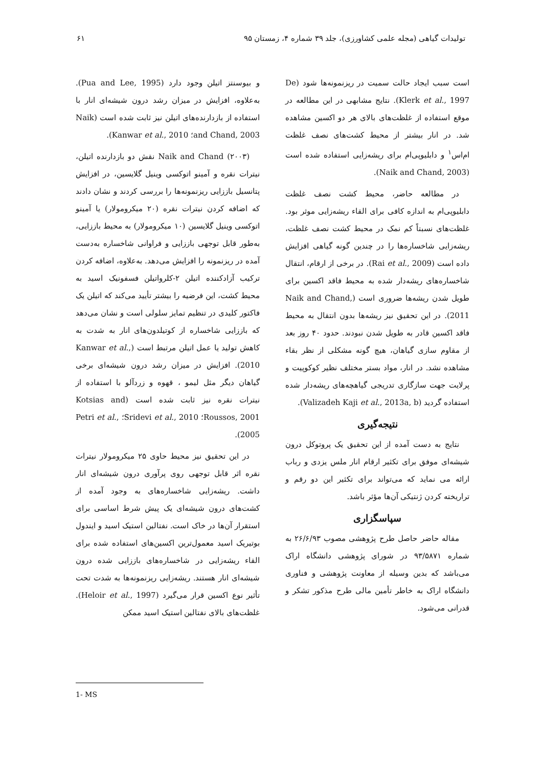تولیدات گیاهی (مجله علمی کشاورزی)، جلد ۳۹ شماره ۴، زمستان ۹۵ ۶۱
و بیوسنتز اتیلن وجود دارد (Pua and Lee, 1995). به‌علاوه، افزایش در میزان رشد درون شیشه‌ای انار با استفاده از بازدارنده‌های اتیلن نیز ثابت شده است (Naik and Chand, 2003؛ Kanwar et al., 2010).
Naik and Chand (۲۰۰۳) نقش دو بازدارنده اتیلن، نیترات نقره و آمینو اتوکسی وینیل گلایسین، در افزایش پتانسیل باززایی ریزنمونه‌ها را بررسی کردند و نشان دادند که اضافه کردن نیترات نقره (۲۰ میکرومولار) یا آمینو اتوکسی وینیل گلایسین (۱۰ میکرومولار) به محیط باززایی، به‌طور قابل توجهی باززایی و فراوانی شاخساره به‌دست آمده در ریزنمونه را افزایش می‌دهد. به‌علاوه، اضافه کردن ترکیب آزادکننده اتیلن ۲-کلرواتیلن فسفونیک اسید به محیط کشت، این فرضیه را بیشتر تأیید می‌کند که اتیلن یک فاکتور کلیدی در تنظیم تمایز سلولی است و نشان می‌دهد که باززایی شاخساره از کوتیلدون‌های انار به شدت به کاهش تولید یا عمل اتیلن مرتبط است (Kanwar et al., 2010). افزایش در میزان رشد درون شیشه‌ای برخی گیاهان دیگر مثل لیمو ، قهوه و زردآلو با استفاده از نیترات نقره نیز ثابت شده است (Kotsias and Roussos, 2001؛ Sridevi et al., 2010؛ Petri et al., 2005).
در این تحقیق نیز محیط حاوی ۲۵ میکرومولار نیترات نقره اثر قابل توجهی روی پرآوری درون شیشه‌ای انار داشت. ریشه‌زایی شاخساره‌های به وجود آمده از کشت‌های درون شیشه‌ای یک پیش شرط اساسی برای استقرار آن‌ها در خاک است. نفتالین استیک اسید و ایندول بوتیریک اسید معمول‌ترین اکسین‌های استفاده شده برای القاء ریشه‌زایی در شاخساره‌های باززایی شده درون شیشه‌ای انار هستند. ریشه‌زایی ریزنمونه‌ها به شدت تحت تأثیر نوع اکسین قرار می‌گیرد (Heloir et al., 1997). غلظت‌های بالای نفتالین استیک اسید ممکن
است سبب ایجاد حالت سمیت در ریزنمونه‌ها شود (De Klerk et al., 1997). نتایج مشابهی در این مطالعه در موقع استفاده از غلظت‌های بالای هر دو اکسین مشاهده شد. در انار بیشتر از محیط کشت‌های نصف غلظت ام‌اس<sup>۱</sup> و دابلیوپی‌ام برای ریشه‌زایی استفاده شده است (Naik and Chand, 2003).
در مطالعه حاضر، محیط کشت نصف غلظت دابلیوپی‌ام به اندازه کافی برای القاء ریشه‌زایی موثر بود. غلظت‌های نسبتاً کم نمک در محیط کشت نصف غلظت، ریشه‌زایی شاخساره‌ها را در چندین گونه گیاهی افزایش داده است (Rai et al., 2009). در برخی از ارقام، انتقال شاخساره‌های ریشه‌دار شده به محیط فاقد اکسین برای طویل شدن ریشه‌ها ضروری است (Naik and Chand, 2011). در این تحقیق نیز ریشه‌ها بدون انتقال به محیط فاقد اکسین قادر به طویل شدن نبودند. حدود ۴۰ روز بعد از مقاوم سازی گیاهان، هیچ گونه مشکلی از نظر بقاء مشاهده نشد. در انار، مواد بستر مختلف نظیر کوکوپیت و پرلایت جهت سازگاری تدریجی گیاهچه‌های ریشه‌دار شده استفاده گردید (Valizadeh Kaji et al., 2013a, b).
نتیجه‌گیری
نتایج به دست آمده از این تحقیق یک پروتوکل درون شیشه‌ای موفق برای تکثیر ارقام انار ملس یزدی و رباب ارائه می نماید که می‌تواند برای تکثیر این دو رقم و تراریخته کردن ژنتیکی آن‌ها مؤثر باشد.
سپاسگزاری
مقاله حاضر حاصل طرح پژوهشی مصوب ۲۶/۶/۹۳ به شماره ۹۳/۵۸۷۱ در شورای پژوهشی دانشگاه اراک می‌باشد که بدین وسیله از معاونت پژوهشی و فناوری دانشگاه اراک به خاطر تأمین مالی طرح مذکور تشکر و قدرانی می‌شود.
1- MS